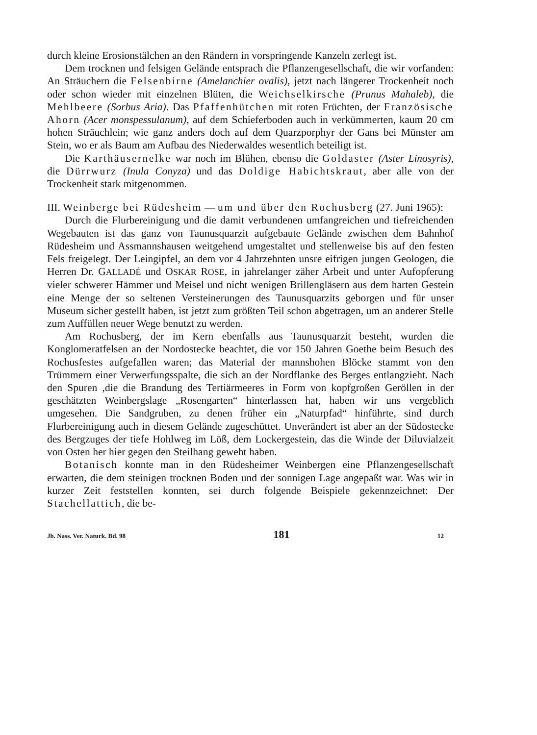durch kleine Erosionstälchen an den Rändern in vorspringende Kanzeln zerlegt ist.
Dem trocknen und felsigen Gelände entsprach die Pflanzengesellschaft, die wir vorfanden: An Sträuchern die Felsenbirne (Amelanchier ovalis), jetzt nach längerer Trockenheit noch oder schon wieder mit einzelnen Blüten, die Weichselkirsche (Prunus Mahaleb), die Mehlbeere (Sorbus Aria). Das Pfaffenhütchen mit roten Früchten, der Französische Ahorn (Acer monspessulanum), auf dem Schieferboden auch in verkümmerten, kaum 20 cm hohen Sträuchlein; wie ganz anders doch auf dem Quarzporphyr der Gans bei Münster am Stein, wo er als Baum am Aufbau des Niederwaldes wesentlich beteiligt ist.
Die Karthäusernelke war noch im Blühen, ebenso die Goldaster (Aster Linosyris), die Dürrwurz (Inula Conyza) und das Doldige Habichtskraut, aber alle von der Trockenheit stark mitgenommen.
III. Weinberge bei Rüdesheim — um und über den Rochusberg (27. Juni 1965):
Durch die Flurbereinigung und die damit verbundenen umfangreichen und tiefreichenden Wegebauten ist das ganz von Taunusquarzit aufgebaute Gelände zwischen dem Bahnhof Rüdesheim und Assmannshausen weitgehend umgestaltet und stellenweise bis auf den festen Fels freigelegt. Der Leingipfel, an dem vor 4 Jahrzehnten unsre eifrigen jungen Geologen, die Herren Dr. GALLADÉ und OSKAR ROSE, in jahrelanger zäher Arbeit und unter Aufopferung vieler schwerer Hämmer und Meisel und nicht wenigen Brillengläsern aus dem harten Gestein eine Menge der so seltenen Versteinerungen des Taunusquarzits geborgen und für unser Museum sicher gestellt haben, ist jetzt zum größten Teil schon abgetragen, um an anderer Stelle zum Auffüllen neuer Wege benutzt zu werden.
Am Rochusberg, der im Kern ebenfalls aus Taunusquarzit besteht, wurden die Konglomeratfelsen an der Nordostecke beachtet, die vor 150 Jahren Goethe beim Besuch des Rochusfestes aufgefallen waren; das Material der mannshohen Blöcke stammt von den Trümmern einer Verwerfungsspalte, die sich an der Nordflanke des Berges entlangzieht. Nach den Spuren ,die die Brandung des Tertiärmeeres in Form von kopfgroßen Geröllen in der geschätzten Weinbergslage „Rosengarten“ hinterlassen hat, haben wir uns vergeblich umgesehen. Die Sandgruben, zu denen früher ein „Naturpfad“ hinführte, sind durch Flurbereinigung auch in diesem Gelände zugeschüttet. Unverändert ist aber an der Südostecke des Bergzuges der tiefe Hohlweg im Löß, dem Lockergestein, das die Winde der Diluvialzeit von Osten her hier gegen den Steilhang geweht haben.
Botanisch konnte man in den Rüdesheimer Weinbergen eine Pflanzengesellschaft erwarten, die dem steinigen trocknen Boden und der sonnigen Lage angepaßt war. Was wir in kurzer Zeit feststellen konnten, sei durch folgende Beispiele gekennzeichnet: Der Stachellattich, die be-
Jb. Nass. Ver. Naturk. Bd. 98 181 12